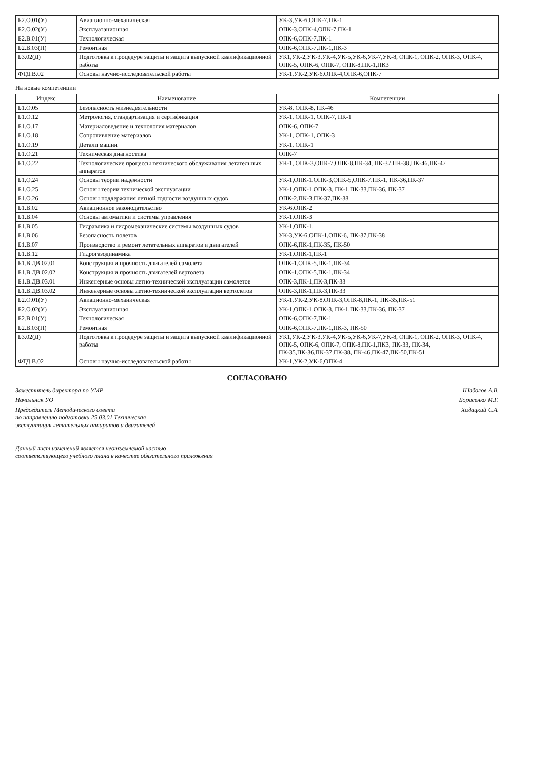| Б2.О.01(У) | Авиационно-механическая | УК-3,УК-6,ОПК-7,ПК-1 |
| Б2.О.02(У) | Эксплуатационная | ОПК-3,ОПК-4,ОПК-7,ПК-1 |
| Б2.В.01(У) | Технологическая | ОПК-6,ОПК-7,ПК-1 |
| Б2.В.03(П) | Ремонтная | ОПК-6,ОПК-7,ПК-1,ПК-3 |
| Б3.02(Д) | Подготовка к процедуре защиты и защита выпускной квалификационной работы | УК1,УК-2,УК-3,УК-4,УК-5,УК-6,УК-7,УК-8, ОПК-1, ОПК-2, ОПК-3, ОПК-4, ОПК-5, ОПК-6, ОПК-7, ОПК-8,ПК-1,ПК3 |
| ФТД.В.02 | Основы научно-исследовательской работы | УК-1,УК-2,УК-6,ОПК-4,ОПК-6,ОПК-7 |
На новые компетенции
| Индекс | Наименование | Компетенции |
| --- | --- | --- |
| Б1.О.05 | Безопасность жизнедеятельности | УК-8, ОПК-8, ПК-46 |
| Б1.О.12 | Метрология, стандартизация и сертификация | УК-1, ОПК-1, ОПК-7, ПК-1 |
| Б1.О.17 | Материаловедение и технология материалов | ОПК-6, ОПК-7 |
| Б1.О.18 | Сопротивление материалов | УК-1, ОПК-1, ОПК-3 |
| Б1.О.19 | Детали машин | УК-1, ОПК-1 |
| Б1.О.21 | Техническая диагностика | ОПК-7 |
| Б1.О.22 | Технологические процессы технического обслуживания летательных аппаратов | УК-1, ОПК-3,ОПК-7,ОПК-8,ПК-34, ПК-37,ПК-38,ПК-46,ПК-47 |
| Б1.О.24 | Основы теории надежности | УК-1,ОПК-1,ОПК-3,ОПК-5,ОПК-7,ПК-1, ПК-36,ПК-37 |
| Б1.О.25 | Основы теории технической эксплуатации | УК-1,ОПК-1,ОПК-3, ПК-1,ПК-33,ПК-36, ПК-37 |
| Б1.О.26 | Основы поддержания летной годности воздушных судов | ОПК-2,ПК-3,ПК-37,ПК-38 |
| Б1.В.02 | Авиационное законодательство | УК-6,ОПК-2 |
| Б1.В.04 | Основы автоматики и системы управления | УК-1,ОПК-3 |
| Б1.В.05 | Гидравлика и гидромеханические системы воздушных судов | УК-1,ОПК-1, |
| Б1.В.06 | Безопасность полетов | УК-3,УК-6,ОПК-1,ОПК-6, ПК-37,ПК-38 |
| Б1.В.07 | Производство и ремонт летательных аппаратов и двигателей | ОПК-6,ПК-1,ПК-35, ПК-50 |
| Б1.В.12 | Гидрогазодинамика | УК-1,ОПК-1,ПК-1 |
| Б1.В.ДВ.02.01 | Конструкция и прочность двигателей самолета | ОПК-1,ОПК-5,ПК-1,ПК-34 |
| Б1.В.ДВ.02.02 | Конструкция и прочность двигателей вертолета | ОПК-1,ОПК-5,ПК-1,ПК-34 |
| Б1.В.ДВ.03.01 | Инженерные основы летно-технической эксплуатации самолетов | ОПК-3,ПК-1,ПК-3,ПК-33 |
| Б1.В.ДВ.03.02 | Инженерные основы летно-технической эксплуатации вертолетов | ОПК-3,ПК-1,ПК-3,ПК-33 |
| Б2.О.01(У) | Авиационно-механическая | УК-1,УК-2,УК-8,ОПК-3,ОПК-8,ПК-1, ПК-35,ПК-51 |
| Б2.О.02(У) | Эксплуатационная | УК-1,ОПК-1,ОПК-3, ПК-1,ПК-33,ПК-36, ПК-37 |
| Б2.В.01(У) | Технологическая | ОПК-6,ОПК-7,ПК-1 |
| Б2.В.03(П) | Ремонтная | ОПК-6,ОПК-7,ПК-1,ПК-3, ПК-50 |
| Б3.02(Д) | Подготовка к процедуре защиты и защита выпускной квалификационной работы | УК1,УК-2,УК-3,УК-4,УК-5,УК-6,УК-7,УК-8, ОПК-1, ОПК-2, ОПК-3, ОПК-4, ОПК-5, ОПК-6, ОПК-7, ОПК-8,ПК-1,ПК3, ПК-33, ПК-34, ПК-35,ПК-36,ПК-37,ПК-38, ПК-46,ПК-47,ПК-50,ПК-51 |
| ФТД.В.02 | Основы научно-исследовательской работы | УК-1,УК-2,УК-6,ОПК-4 |
СОГЛАСОВАНО
Заместитель директора по УМР Шаболов А.В.
Начальник УО Борисенко М.Г.
Председатель Методического совета
по направлению подготовки 25.03.01 Техническая
эксплуатация летательных аппаратов и двигателей Ходацкий С.А.
Данный лист изменений является неотъемлемой частью
соответствующего учебного плана в качестве обязательного приложения